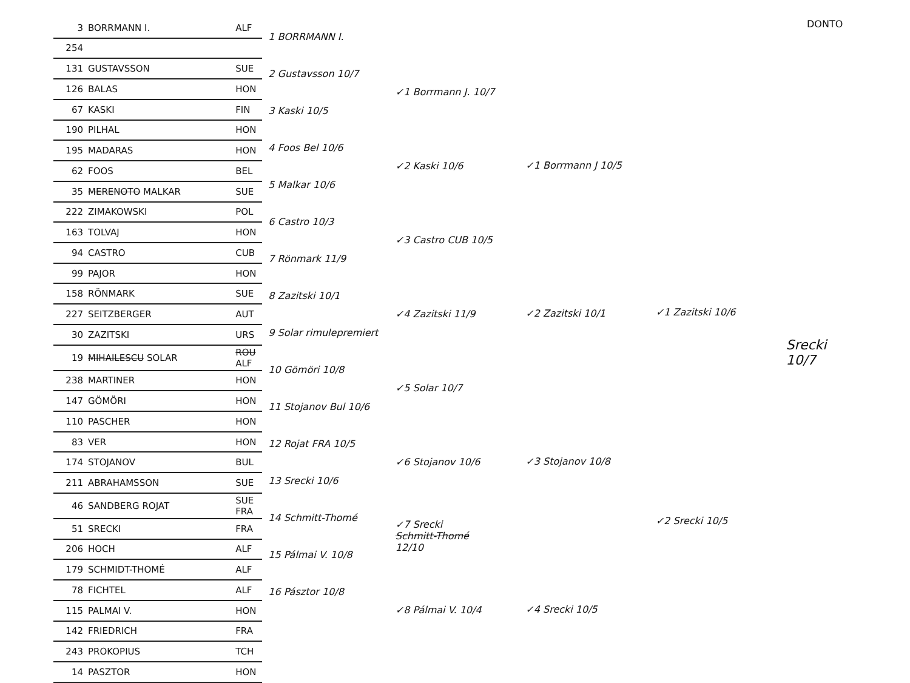DONTO
| 3 | BORRMANN I. | ALF |
| 254 | | |
| 131 | GUSTAVSSON | SUE |
| 126 | BALAS | HON |
| 67 | KASKI | FIN |
| 190 | PILHAL | HON |
| 195 | MADARAS | HON |
| 62 | FOOS | BEL |
| 35 | MERENOTO MALKAR | SUE |
| 222 | ZIMAKOWSKI | POL |
| 163 | TOLVAJ | HON |
| 94 | CASTRO | CUB |
| 99 | PAJOR | HON |
| 158 | RÖNMARK | SUE |
| 227 | SEITZBERGER | AUT |
| 30 | ZAZITSKI | URS |
| 19 | MIHAILESCU SOLAR | ROU ALF |
| 238 | MARTINER | HON |
| 147 | GÖMÖRI | HON |
| 110 | PASCHER | HON |
| 83 | VER | HON |
| 174 | STOJANOV | BUL |
| 211 | ABRAHAMSSON | SUE |
| 46 | SANDBERG ROJAT | SUE FRA |
| 51 | SRECKI | FRA |
| 206 | HOCH | ALF |
| 179 | SCHMIDT-THOMÉ | ALF |
| 78 | FICHTEL | ALF |
| 115 | PALMAI V. | HON |
| 142 | FRIEDRICH | FRA |
| 243 | PROKOPIUS | TCH |
| 14 | PASZTOR | HON |
1 BORRMANN I.
2 Gustavsson 10/7
3 Kaski 10/5
4 Foos Bel 10/6
5 Malkar 10/6
6 Castro 10/3
7 Rönmark 11/9
8 Zazitski 10/1
9 Solar rimulepremiert
10 Gömöri 10/8
11 Stojanov Bul 10/6
12 Rojat FRA 10/5
13 Srecki 10/6
14 Schmitt-Thomé
15 Pálmai V. 10/8
16 Pásztor 10/8
✓1 Borrmann J. 10/7
✓2 Kaski 10/6
✓3 Castro CUB 10/5
✓4 Zazitski 11/9
✓5 Solar 10/7
✓6 Stojanov 10/6
✓7 Srecki
Schmitt-Thomé
12/10
✓8 Pálmai V. 10/4
✓1 Borrmann J 10/5
✓2 Zazitski 10/1
✓3 Stojanov 10/8
✓4 Srecki 10/5
✓1 Zazitski 10/6
✓2 Srecki 10/5
Srecki
10/7